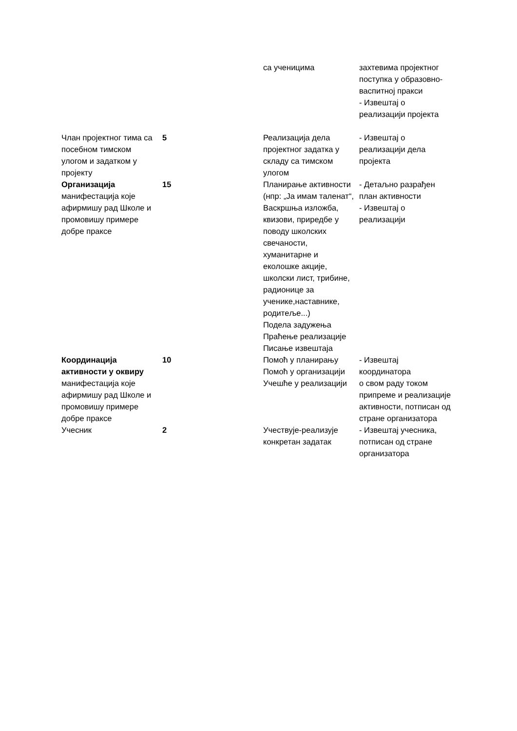| | | са ученицима | захтевима пројектног поступка у образовно-васпитној пракси - Извештај о реализацији пројекта |
| Члан пројектног тима са посебном тимском улогом и задатком у пројекту | 5 | Реализација дела пројектног задатка у складу са тимском улогом | - Извештај о реализацији дела пројекта |
| Организација манифестација које афирмишу рад Школе и промовишу примере добре праксе | 15 | Планирање активности (нпр: „Ја имам таленат“, Васкршња изложба, квизови, приредбе у поводу школских свечаности, хуманитарне и еколошке акције, школски лист, трибине, радионице за ученике,наставнике, родитеље...) Подела задужења Праћење реализације Писање извештаја | - Детаљно разрађен план активности - Извештај о реализацији |
| Координација активности у оквиру манифестација које афирмишу рад Школе и промовишу примере добре праксе | 10 | Помоћ у планирању Помоћ у организацији Учешће у реализацији | - Извештај координатора о свом раду током припреме и реализације активности, потписан од стране организатора |
| Учесник | 2 | Учествује-реализује конкретан задатак | - Извештај учесника, потписан од стране организатора |